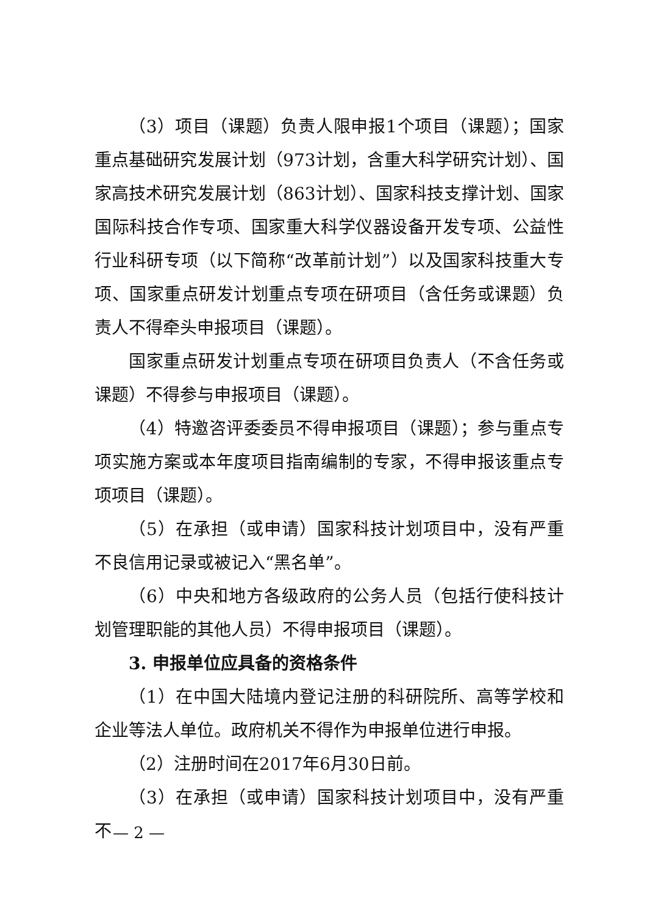（3）项目（课题）负责人限申报1个项目（课题）；国家重点基础研究发展计划（973计划，含重大科学研究计划）、国家高技术研究发展计划（863计划）、国家科技支撑计划、国家国际科技合作专项、国家重大科学仪器设备开发专项、公益性行业科研专项（以下简称“改革前计划”）以及国家科技重大专项、国家重点研发计划重点专项在研项目（含任务或课题）负责人不得牵头申报项目（课题）。
国家重点研发计划重点专项在研项目负责人（不含任务或课题）不得参与申报项目（课题）。
（4）特邀咨评委委员不得申报项目（课题）；参与重点专项实施方案或本年度项目指南编制的专家，不得申报该重点专项项目（课题）。
（5）在承担（或申请）国家科技计划项目中，没有严重不良信用记录或被记入“黑名单”。
（6）中央和地方各级政府的公务人员（包括行使科技计划管理职能的其他人员）不得申报项目（课题）。
3. 申报单位应具备的资格条件
（1）在中国大陆境内登记注册的科研院所、高等学校和企业等法人单位。政府机关不得作为申报单位进行申报。
（2）注册时间在2017年6月30日前。
（3）在承担（或申请）国家科技计划项目中，没有严重不
— 2 —